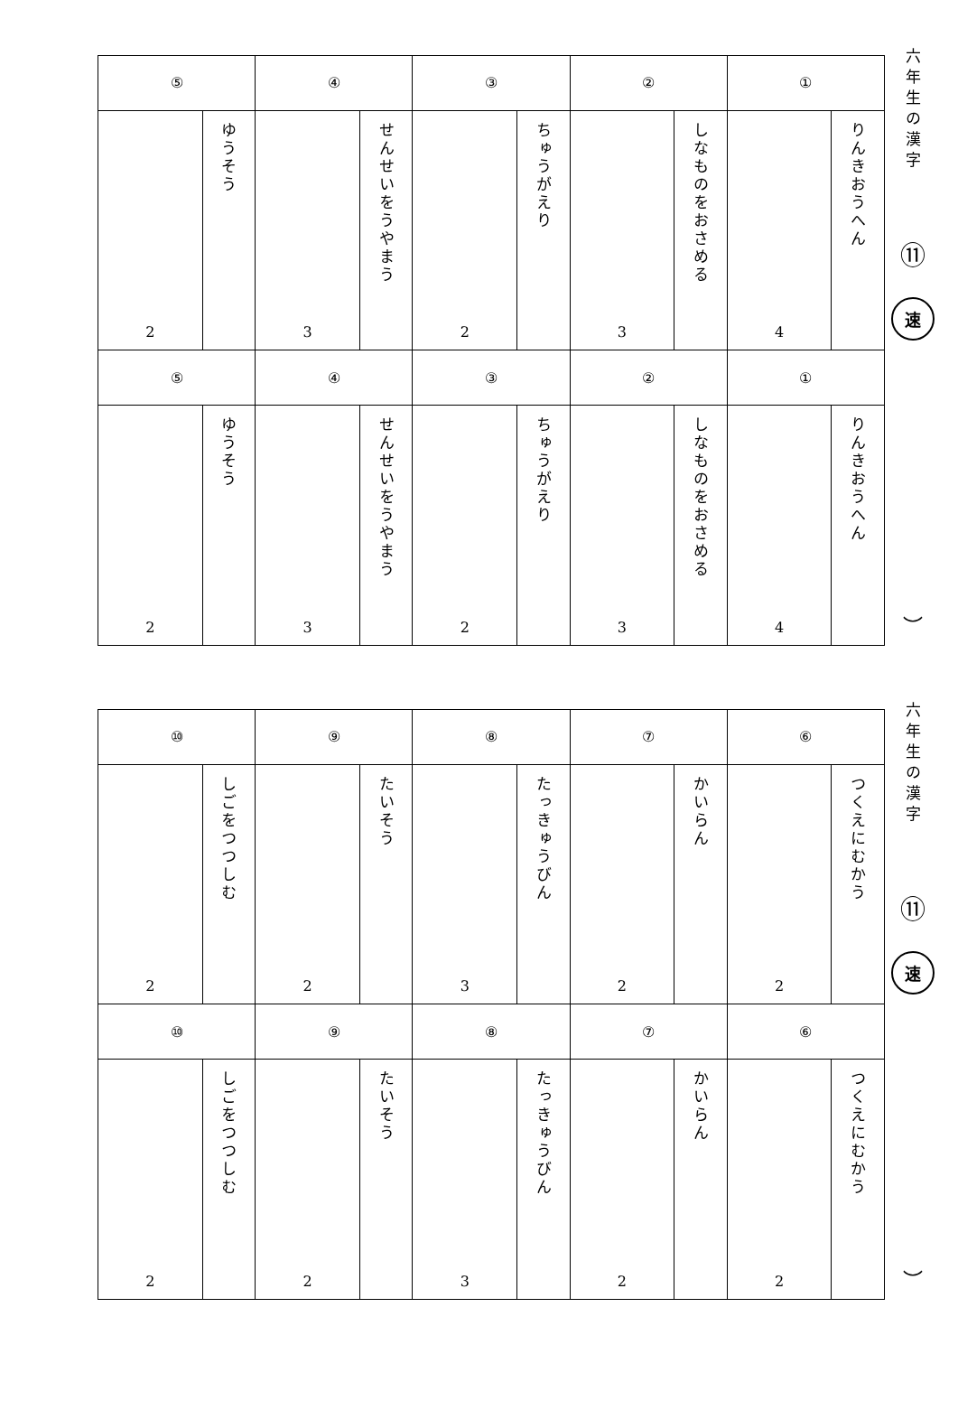六年生の漢字
⑪
速
︶
| ① | | ② | | ③ | | ④ | | ⑤ | |
| りんきおうへん | 4 | しなものをおさめる | 3 | ちゅうがえり | 2 | せんせいをうやまう | 3 | ゆうそう | 2 |
| ① | | ② | | ③ | | ④ | | ⑤ | |
| りんきおうへん | 4 | しなものをおさめる | 3 | ちゅうがえり | 2 | せんせいをうやまう | 3 | ゆうそう | 2 |
六年生の漢字
⑪
速
︶
| ⑥ | | ⑦ | | ⑧ | | ⑨ | | ⑩ | |
| つくえにむかう | 2 | かいらん | 2 | たっきゅうびん | 3 | たいそう | 2 | しごをつつしむ | 2 |
| ⑥ | | ⑦ | | ⑧ | | ⑨ | | ⑩ | |
| つくえにむかう | 2 | かいらん | 2 | たっきゅうびん | 3 | たいそう | 2 | しごをつつしむ | 2 |